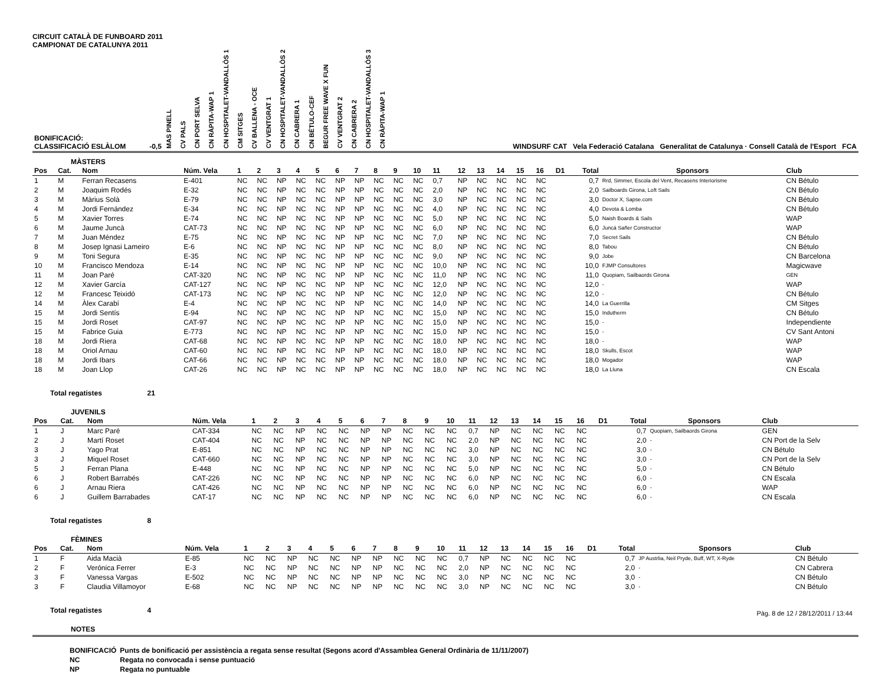CIRCUIT CATALÀ DE FUNBOARD 2011
CAMPIONAT DE CATALUNYA 2011
| BONIFICACIÓ: CLASSIFICACIÓ ESLÀLOM | -0,5 | MAS PINELL | CV PALS | CN PORT SELVA | CN RÀPITA-WAP 1 | CN HOSPITALET-VANDALLÒS 1 | CM SITGES | CV BALLENA - OCE | CV VENTGRAT 1 | CN HOSPITALET-VANDALLÒS 2 | CN CABRERA 1 | CN BÉTULO-CEF | BEGUR FREE WAVE X FUN | CV VENTGRAT 2 | CN CABRERA 2 | CN HOSPITALET-VANDALLÒS 3 | CN RÀPITA-WAP 1 | WINDSURF CAT Vela Federació Catalana Generalitat de Catalunya · Consell Català de l'Esport FCA |
| --- | --- | --- | --- | --- | --- | --- | --- | --- | --- | --- | --- | --- | --- | --- | --- | --- | --- | --- |
MÀSTERS
| Pos | Cat. | Nom | Núm. Vela | 1 | 2 | 3 | 4 | 5 | 6 | 7 | 8 | 9 | 10 | 11 | 12 | 13 | 14 | 15 | 16 | D1 | Total | Sponsors | Club |
| --- | --- | --- | --- | --- | --- | --- | --- | --- | --- | --- | --- | --- | --- | --- | --- | --- | --- | --- | --- | --- | --- | --- | --- |
| 1 | M | Ferran Recasens | E-401 | NC | NC | NP | NC | NC | NP | NP | NC | NC | NC | 0,7 | NP | NC | NC | NC | NC | | 0,7 | Rrd, Simmer, Escola del Vent, Recasens Interiorisme | CN Bétulo |
| 2 | M | Joaquim Rodés | E-32 | NC | NC | NP | NC | NC | NP | NP | NC | NC | NC | 2,0 | NP | NC | NC | NC | NC | | 2,0 | Sailboards Girona, Loft Sails | CN Bétulo |
| 3 | M | Màrius Solà | E-79 | NC | NC | NP | NC | NC | NP | NP | NC | NC | NC | 3,0 | NP | NC | NC | NC | NC | | 3,0 | Doctor X, Sapse.com | CN Bétulo |
| 4 | M | Jordi Fernández | E-34 | NC | NC | NP | NC | NC | NP | NP | NC | NC | NC | 4,0 | NP | NC | NC | NC | NC | | 4,0 | Devota & Lomba | CN Bétulo |
| 5 | M | Xavier Torres | E-74 | NC | NC | NP | NC | NC | NP | NP | NC | NC | NC | 5,0 | NP | NC | NC | NC | NC | | 5,0 | Naish Boards & Sails | WAP |
| 6 | M | Jaume Juncà | CAT-73 | NC | NC | NP | NC | NC | NP | NP | NC | NC | NC | 6,0 | NP | NC | NC | NC | NC | | 6,0 | Juncà Sañer Constructor | WAP |
| 7 | M | Juan Méndez | E-75 | NC | NC | NP | NC | NC | NP | NP | NC | NC | NC | 7,0 | NP | NC | NC | NC | NC | | 7,0 | Secret Sails | CN Bétulo |
| 8 | M | Josep Ignasi Lameiro | E-6 | NC | NC | NP | NC | NC | NP | NP | NC | NC | NC | 8,0 | NP | NC | NC | NC | NC | | 8,0 | Tabou | CN Bétulo |
| 9 | M | Toni Segura | E-35 | NC | NC | NP | NC | NC | NP | NP | NC | NC | NC | 9,0 | NP | NC | NC | NC | NC | | 9,0 | Jobe | CN Barcelona |
| 10 | M | Francisco Mendoza | E-14 | NC | NC | NP | NC | NC | NP | NP | NC | NC | NC | 10,0 | NP | NC | NC | NC | NC | | 10,0 | FJMP Consultores | Magicwave |
| 11 | M | Joan Paré | CAT-320 | NC | NC | NP | NC | NC | NP | NP | NC | NC | NC | 11,0 | NP | NC | NC | NC | NC | | 11,0 | Quopiam, Sailbaords Girona | GEN |
| 12 | M | Xavier García | CAT-127 | NC | NC | NP | NC | NC | NP | NP | NC | NC | NC | 12,0 | NP | NC | NC | NC | NC | | 12,0 | - | WAP |
| 12 | M | Francesc Teixidó | CAT-173 | NC | NC | NP | NC | NC | NP | NP | NC | NC | NC | 12,0 | NP | NC | NC | NC | NC | | 12,0 | - | CN Bétulo |
| 14 | M | Àlex Carabí | E-4 | NC | NC | NP | NC | NC | NP | NP | NC | NC | NC | 14,0 | NP | NC | NC | NC | NC | | 14,0 | La Guerrilla | CM Sitges |
| 15 | M | Jordi Sentís | E-94 | NC | NC | NP | NC | NC | NP | NP | NC | NC | NC | 15,0 | NP | NC | NC | NC | NC | | 15,0 | Indutherm | CN Bétulo |
| 15 | M | Jordi Roset | CAT-97 | NC | NC | NP | NC | NC | NP | NP | NC | NC | NC | 15,0 | NP | NC | NC | NC | NC | | 15,0 | - | Independiente |
| 15 | M | Fabrice Guia | E-773 | NC | NC | NP | NC | NC | NP | NP | NC | NC | NC | 15,0 | NP | NC | NC | NC | NC | | 15,0 | - | CV Sant Antoni |
| 18 | M | Jordi Riera | CAT-68 | NC | NC | NP | NC | NC | NP | NP | NC | NC | NC | 18,0 | NP | NC | NC | NC | NC | | 18,0 | - | WAP |
| 18 | M | Oriol Arnau | CAT-60 | NC | NC | NP | NC | NC | NP | NP | NC | NC | NC | 18,0 | NP | NC | NC | NC | NC | | 18,0 | Skulls, Escot | WAP |
| 18 | M | Jordi Ibars | CAT-66 | NC | NC | NP | NC | NC | NP | NP | NC | NC | NC | 18,0 | NP | NC | NC | NC | NC | | 18,0 | Mogador | WAP |
| 18 | M | Joan Llop | CAT-26 | NC | NC | NP | NC | NC | NP | NP | NC | NC | NC | 18,0 | NP | NC | NC | NC | NC | | 18,0 | La Lluna | CN Escala |
Total regatistes 21
JUVENILS
| Pos | Cat. | Nom | Núm. Vela | 1 | 2 | 3 | 4 | 5 | 6 | 7 | 8 | 9 | 10 | 11 | 12 | 13 | 14 | 15 | 16 | D1 | Total | Sponsors | Club |
| --- | --- | --- | --- | --- | --- | --- | --- | --- | --- | --- | --- | --- | --- | --- | --- | --- | --- | --- | --- | --- | --- | --- | --- |
| 1 | J | Marc Paré | CAT-334 | NC | NC | NP | NC | NC | NP | NP | NC | NC | NC | 0,7 | NP | NC | NC | NC | NC | | 0,7 | Quopiam, Sailbaords Girona | GEN |
| 2 | J | Martí Roset | CAT-404 | NC | NC | NP | NC | NC | NP | NP | NC | NC | NC | 2,0 | NP | NC | NC | NC | NC | | 2,0 | - | CN Port de la Selv |
| 3 | J | Yago Prat | E-851 | NC | NC | NP | NC | NC | NP | NP | NC | NC | NC | 3,0 | NP | NC | NC | NC | NC | | 3,0 | - | CN Bétulo |
| 3 | J | Miquel Roset | CAT-660 | NC | NC | NP | NC | NC | NP | NP | NC | NC | NC | 3,0 | NP | NC | NC | NC | NC | | 3,0 | - | CN Port de la Selv |
| 5 | J | Ferran Plana | E-448 | NC | NC | NP | NC | NC | NP | NP | NC | NC | NC | 5,0 | NP | NC | NC | NC | NC | | 5,0 | - | CN Bétulo |
| 6 | J | Robert Barrabés | CAT-226 | NC | NC | NP | NC | NC | NP | NP | NC | NC | NC | 6,0 | NP | NC | NC | NC | NC | | 6,0 | - | CN Escala |
| 6 | J | Arnau Riera | CAT-426 | NC | NC | NP | NC | NC | NP | NP | NC | NC | NC | 6,0 | NP | NC | NC | NC | NC | | 6,0 | - | WAP |
| 6 | J | Guillem Barrabades | CAT-17 | NC | NC | NP | NC | NC | NP | NP | NC | NC | NC | 6,0 | NP | NC | NC | NC | NC | | 6,0 | - | CN Escala |
Total regatistes 8
FÈMINES
| Pos | Cat. | Nom | Núm. Vela | 1 | 2 | 3 | 4 | 5 | 6 | 7 | 8 | 9 | 10 | 11 | 12 | 13 | 14 | 15 | 16 | D1 | Total | Sponsors | Club |
| --- | --- | --- | --- | --- | --- | --- | --- | --- | --- | --- | --- | --- | --- | --- | --- | --- | --- | --- | --- | --- | --- | --- | --- |
| 1 | F | Aida Macià | E-85 | NC | NC | NP | NC | NC | NP | NP | NC | NC | NC | 0,7 | NP | NC | NC | NC | NC | | 0,7 | JP Austrlia, Neil Pryde, Buff, WT, X-Ryde | CN Bétulo |
| 2 | F | Verónica Ferrer | E-3 | NC | NC | NP | NC | NC | NP | NP | NC | NC | NC | 2,0 | NP | NC | NC | NC | NC | | 2,0 | - | CN Cabrera |
| 3 | F | Vanessa Vargas | E-502 | NC | NC | NP | NC | NC | NP | NP | NC | NC | NC | 3,0 | NP | NC | NC | NC | NC | | 3,0 | - | CN Bétulo |
| 3 | F | Claudia Villamoyor | E-68 | NC | NC | NP | NC | NC | NP | NP | NC | NC | NC | 3,0 | NP | NC | NC | NC | NC | | 3,0 | - | CN Bétulo |
Total regatistes 4
NOTES
| BONIFICACIÓ | Punts de bonificació per assistència a regata sense resultat (Segons acord d'Assamblea General Ordinària de 11/11/2007) |
| NC | Regata no convocada i sense puntuació |
| NP | Regata no puntuable |
Pàg. 8 de 12 / 28/12/2011 / 13:44